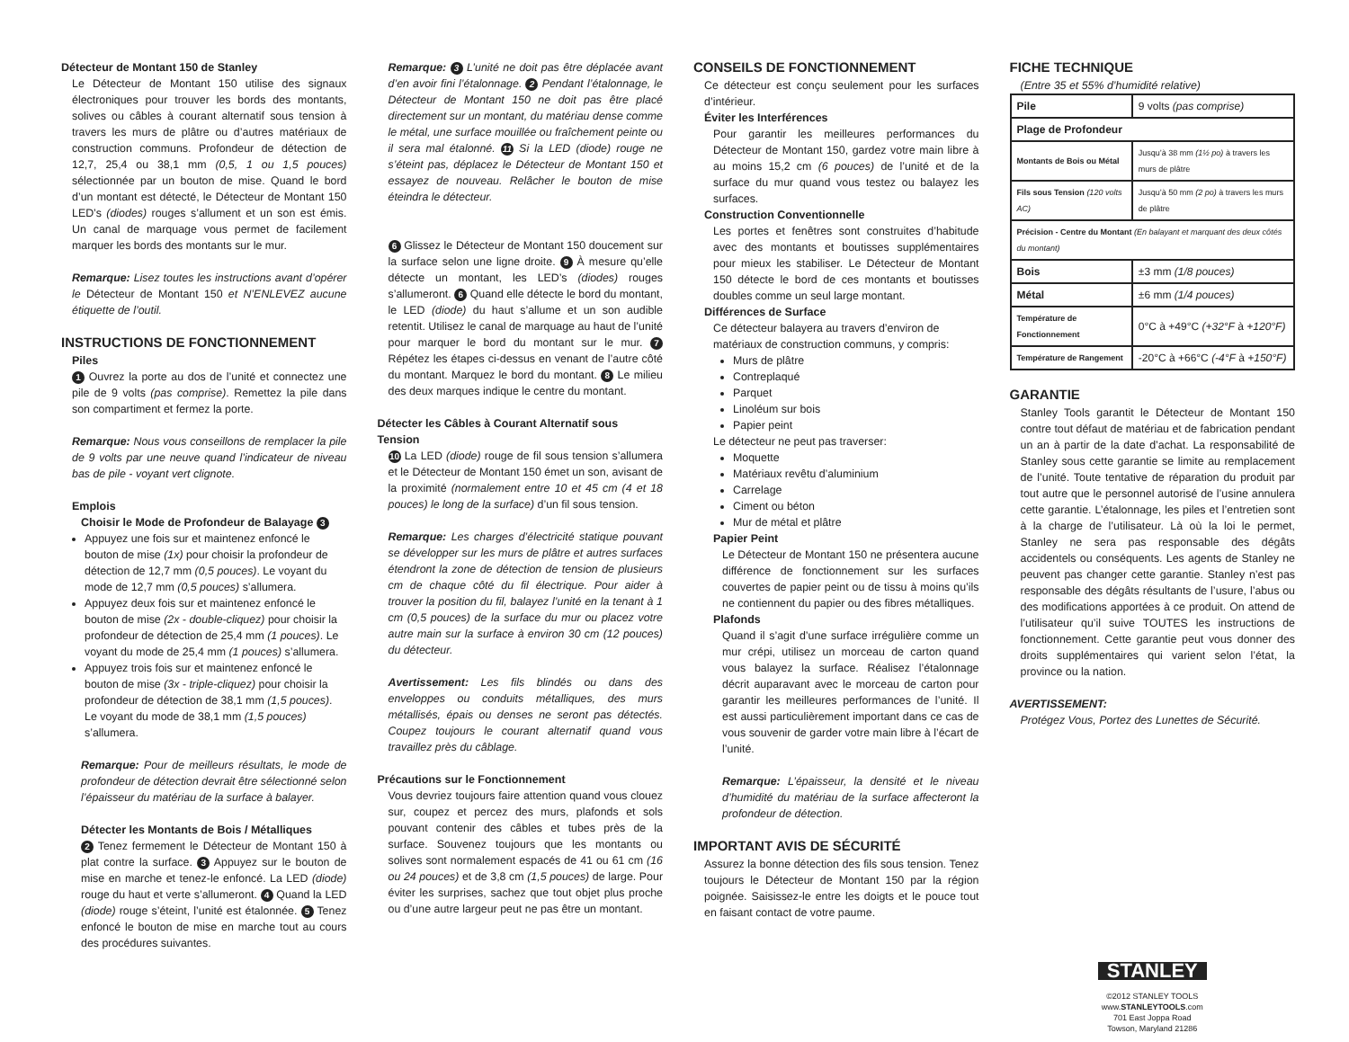Détecteur de Montant 150 de Stanley
Le Détecteur de Montant 150 utilise des signaux électroniques pour trouver les bords des montants, solives ou câbles à courant alternatif sous tension à travers les murs de plâtre ou d’autres matériaux de construction communs. Profondeur de détection de 12,7, 25,4 ou 38,1 mm (0,5, 1 ou 1,5 pouces) sélectionnée par un bouton de mise. Quand le bord d’un montant est détecté, le Détecteur de Montant 150 LED’s (diodes) rouges s’allument et un son est émis. Un canal de marquage vous permet de facilement marquer les bords des montants sur le mur.
Remarque: Lisez toutes les instructions avant d’opérer le Détecteur de Montant 150 et N’ENLEVEZ aucune étiquette de l’outil.
INSTRUCTIONS DE FONCTIONNEMENT
Piles
1 Ouvrez la porte au dos de l’unité et connectez une pile de 9 volts (pas comprise). Remettez la pile dans son compartiment et fermez la porte.
Remarque: Nous vous conseillons de remplacer la pile de 9 volts par une neuve quand l’indicateur de niveau bas de pile - voyant vert clignote.
Emplois
Choisir le Mode de Profondeur de Balayage 3
Appuyez une fois sur et maintenez enfoncé le bouton de mise (1x) pour choisir la profondeur de détection de 12,7 mm (0,5 pouces). Le voyant du mode de 12,7 mm (0,5 pouces) s’allumera.
Appuyez deux fois sur et maintenez enfoncé le bouton de mise (2x - double-cliquez) pour choisir la profondeur de détection de 25,4 mm (1 pouces). Le voyant du mode de 25,4 mm (1 pouces) s’allumera.
Appuyez trois fois sur et maintenez enfoncé le bouton de mise (3x - triple-cliquez) pour choisir la profondeur de détection de 38,1 mm (1,5 pouces). Le voyant du mode de 38,1 mm (1,5 pouces) s’allumera.
Remarque: Pour de meilleurs résultats, le mode de profondeur de détection devrait être sélectionné selon l’épaisseur du matériau de la surface à balayer.
Détecter les Montants de Bois / Métalliques
2 Tenez fermement le Détecteur de Montant 150 à plat contre la surface. 3 Appuyez sur le bouton de mise en marche et tenez-le enfoncé. La LED (diode) rouge du haut et verte s’allumeront. 4 Quand la LED (diode) rouge s’éteint, l’unité est étalonnée. 5 Tenez enfoncé le bouton de mise en marche tout au cours des procédures suivantes.
Remarque: 3 L’unité ne doit pas être déplacée avant d’en avoir fini l’étalonnage. 2 Pendant l’étalonnage, le Détecteur de Montant 150 ne doit pas être placé directement sur un montant, du matériau dense comme le métal, une surface mouillée ou fraîchement peinte ou il sera mal étalonné. 11 Si la LED (diode) rouge ne s’éteint pas, déplacez le Détecteur de Montant 150 et essayez de nouveau. Relâcher le bouton de mise éteindra le détecteur.
6 Glissez le Détecteur de Montant 150 doucement sur la surface selon une ligne droite. 9 À mesure qu’elle détecte un montant, les LED’s (diodes) rouges s’allumeront. 6 Quand elle détecte le bord du montant, le LED (diode) du haut s’allume et un son audible retentit. Utilisez le canal de marquage au haut de l’unité pour marquer le bord du montant sur le mur. 7 Répétez les étapes ci-dessus en venant de l’autre côté du montant. Marquez le bord du montant. 8 Le milieu des deux marques indique le centre du montant.
Détecter les Câbles à Courant Alternatif sous Tension
10 La LED (diode) rouge de fil sous tension s’allumera et le Détecteur de Montant 150 émet un son, avisant de la proximité (normalement entre 10 et 45 cm (4 et 18 pouces) le long de la surface) d’un fil sous tension.
Remarque: Les charges d’électricité statique pouvant se développer sur les murs de plâtre et autres surfaces étendront la zone de détection de tension de plusieurs cm de chaque côté du fil électrique. Pour aider à trouver la position du fil, balayez l’unité en la tenant à 1 cm (0,5 pouces) de la surface du mur ou placez votre autre main sur la surface à environ 30 cm (12 pouces) du détecteur.
Avertissement: Les fils blindés ou dans des enveloppes ou conduits métalliques, des murs métallisés, épais ou denses ne seront pas détectés. Coupez toujours le courant alternatif quand vous travaillez près du câblage.
Précautions sur le Fonctionnement
Vous devriez toujours faire attention quand vous clouez sur, coupez et percez des murs, plafonds et sols pouvant contenir des câbles et tubes près de la surface. Souvenez toujours que les montants ou solives sont normalement espacés de 41 ou 61 cm (16 ou 24 pouces) et de 3,8 cm (1,5 pouces) de large. Pour éviter les surprises, sachez que tout objet plus proche ou d’une autre largeur peut ne pas être un montant.
CONSEILS DE FONCTIONNEMENT
Ce détecteur est conçu seulement pour les surfaces d’intérieur.
Éviter les Interférences
Pour garantir les meilleures performances du Détecteur de Montant 150, gardez votre main libre à au moins 15,2 cm (6 pouces) de l’unité et de la surface du mur quand vous testez ou balayez les surfaces.
Construction Conventionnelle
Les portes et fenêtres sont construites d’habitude avec des montants et boutisses supplémentaires pour mieux les stabiliser. Le Détecteur de Montant 150 détecte le bord de ces montants et boutisses doubles comme un seul large montant.
Différences de Surface
Ce détecteur balayera au travers d’environ de matériaux de construction communs, y compris:
Murs de plâtre
Contreplaqué
Parquet
Linoléum sur bois
Papier peint
Le détecteur ne peut pas traverser:
Moquette
Matériaux revêtu d’aluminium
Carrelage
Ciment ou béton
Mur de métal et plâtre
Papier Peint
Le Détecteur de Montant 150 ne présentera aucune différence de fonctionnement sur les surfaces couvertes de papier peint ou de tissu à moins qu’ils ne contiennent du papier ou des fibres métalliques.
Plafonds
Quand il s’agit d’une surface irrégulière comme un mur crépi, utilisez un morceau de carton quand vous balayez la surface. Réalisez l’étalonnage décrit auparavant avec le morceau de carton pour garantir les meilleures performances de l’unité. Il est aussi particulièrement important dans ce cas de vous souvenir de garder votre main libre à l’écart de l’unité.
Remarque: L’épaisseur, la densité et le niveau d’humidité du matériau de la surface affecteront la profondeur de détection.
IMPORTANT AVIS DE SÉCURITÉ
Assurez la bonne détection des fils sous tension. Tenez toujours le Détecteur de Montant 150 par la région poignée. Saisissez-le entre les doigts et le pouce tout en faisant contact de votre paume.
FICHE TECHNIQUE
(Entre 35 et 55% d’humidité relative)
| Pile | 9 volts (pas comprise) |
| Plage de Profondeur | |
| Montants de Bois ou Métal | Jusqu’à 38 mm (1½ po) à travers les murs de plâtre |
| Fils sous Tension (120 volts AC) | Jusqu’à 50 mm (2 po) à travers les murs de plâtre |
| Précision - Centre du Montant (En balayant et marquant des deux côtés du montant) | |
| Bois | ±3 mm (1/8 pouces) |
| Métal | ±6 mm (1/4 pouces) |
| Température de Fonctionnement | 0°C à +49°C (+32°F à +120°F) |
| Température de Rangement | -20°C à +66°C (-4°F à +150°F) |
GARANTIE
Stanley Tools garantit le Détecteur de Montant 150 contre tout défaut de matériau et de fabrication pendant un an à partir de la date d’achat. La responsabilité de Stanley sous cette garantie se limite au remplacement de l’unité. Toute tentative de réparation du produit par tout autre que le personnel autorisé de l’usine annulera cette garantie. L’étalonnage, les piles et l’entretien sont à la charge de l’utilisateur. Là où la loi le permet, Stanley ne sera pas responsable des dégâts accidentels ou conséquents. Les agents de Stanley ne peuvent pas changer cette garantie. Stanley n’est pas responsable des dégâts résultants de l’usure, l’abus ou des modifications apportées à ce produit. On attend de l’utilisateur qu’il suive TOUTES les instructions de fonctionnement. Cette garantie peut vous donner des droits supplémentaires qui varient selon l’état, la province ou la nation.
AVERTISSEMENT:
Protégez Vous, Portez des Lunettes de Sécurité.
STANLEY
©2012 STANLEY TOOLS
www.STANLEYTOOLS.com
701 East Joppa Road
Towson, Maryland 21286